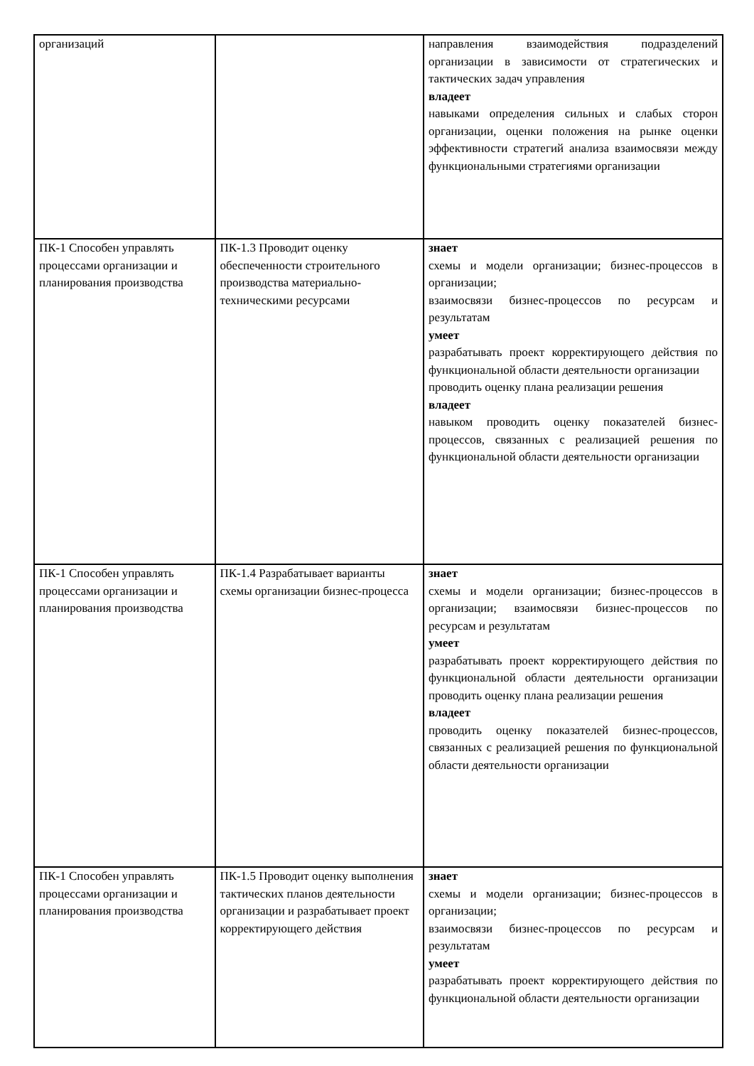| организаций | | направления взаимодействия подразделений организации в зависимости от стратегических и тактических задач управления владеет навыками определения сильных и слабых сторон организации, оценки положения на рынке оценки эффективности стратегий анализа взаимосвязи между функциональными стратегиями организации |
| ПК-1 Способен управлять процессами организации и планирования производства | ПК-1.3 Проводит оценку обеспеченности строительного производства материально-техническими ресурсами | знает схемы и модели организации; бизнес-процессов в организации; взаимосвязи бизнес-процессов по ресурсам и результатам умеет разрабатывать проект корректирующего действия по функциональной области деятельности организации проводить оценку плана реализации решения владеет навыком проводить оценку показателей бизнес-процессов, связанных с реализацией решения по функциональной области деятельности организации |
| ПК-1 Способен управлять процессами организации и планирования производства | ПК-1.4 Разрабатывает варианты схемы организации бизнес-процесса | знает схемы и модели организации; бизнес-процессов в организации; взаимосвязи бизнес-процессов по ресурсам и результатам умеет разрабатывать проект корректирующего действия по функциональной области деятельности организации проводить оценку плана реализации решения владеет проводить оценку показателей бизнес-процессов, связанных с реализацией решения по функциональной области деятельности организации |
| ПК-1 Способен управлять процессами организации и планирования производства | ПК-1.5 Проводит оценку выполнения тактических планов деятельности организации и разрабатывает проект корректирующего действия | знает схемы и модели организации; бизнес-процессов в организации; взаимосвязи бизнес-процессов по ресурсам и результатам умеет разрабатывать проект корректирующего действия по функциональной области деятельности организации |